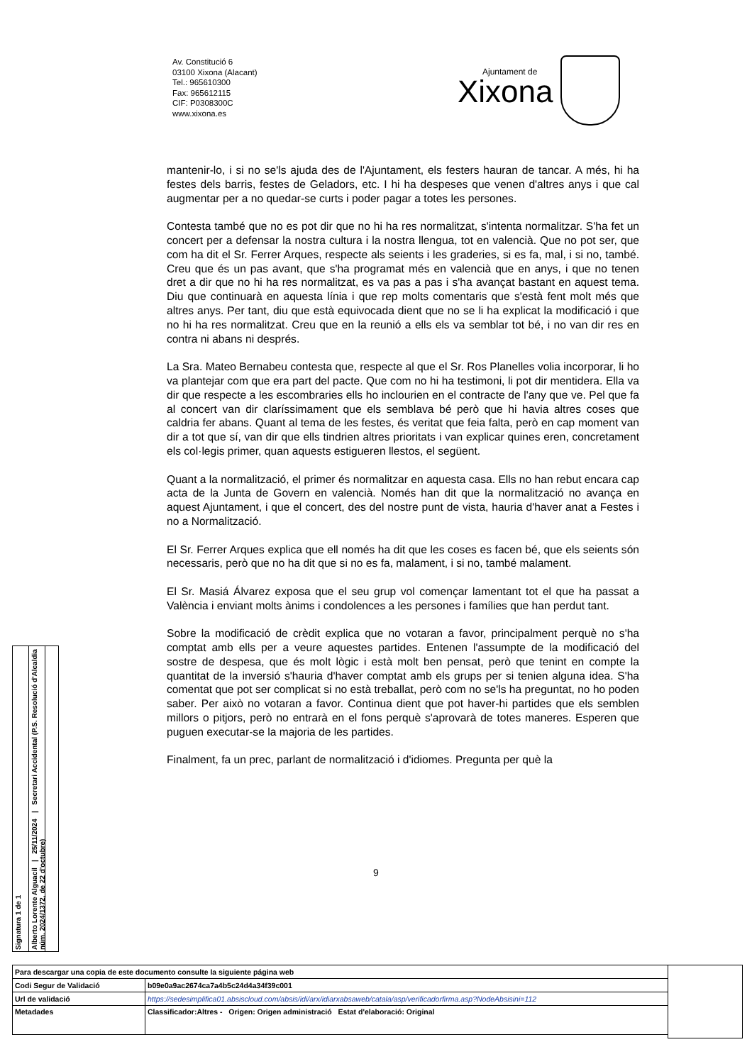Av. Constitució 6
03100 Xixona (Alacant)
Tel.: 965610300
Fax: 965612115
CIF: P0308300C
www.xixona.es
Ajuntament de
Xixona
mantenir-lo, i si no se'ls ajuda des de l'Ajuntament, els festers hauran de tancar. A més, hi ha festes dels barris, festes de Geladors, etc. I hi ha despeses que venen d'altres anys i que cal augmentar per a no quedar-se curts i poder pagar a totes les persones.
Contesta també que no es pot dir que no hi ha res normalitzat, s'intenta normalitzar. S'ha fet un concert per a defensar la nostra cultura i la nostra llengua, tot en valencià. Que no pot ser, que com ha dit el Sr. Ferrer Arques, respecte als seients i les graderies, si es fa, mal, i si no, també. Creu que és un pas avant, que s'ha programat més en valencià que en anys, i que no tenen dret a dir que no hi ha res normalitzat, es va pas a pas i s'ha avançat bastant en aquest tema. Diu que continuarà en aquesta línia i que rep molts comentaris que s'està fent molt més que altres anys. Per tant, diu que està equivocada dient que no se li ha explicat la modificació i que no hi ha res normalitzat. Creu que en la reunió a ells els va semblar tot bé, i no van dir res en contra ni abans ni després.
La Sra. Mateo Bernabeu contesta que, respecte al que el Sr. Ros Planelles volia incorporar, li ho va plantejar com que era part del pacte. Que com no hi ha testimoni, li pot dir mentidera. Ella va dir que respecte a les escombraries ells ho inclourien en el contracte de l'any que ve. Pel que fa al concert van dir claríssimament que els semblava bé però que hi havia altres coses que caldria fer abans. Quant al tema de les festes, és veritat que feia falta, però en cap moment van dir a tot que sí, van dir que ells tindrien altres prioritats i van explicar quines eren, concretament els col·legis primer, quan aquests estigueren llestos, el següent.
Quant a la normalització, el primer és normalitzar en aquesta casa. Ells no han rebut encara cap acta de la Junta de Govern en valencià. Només han dit que la normalització no avança en aquest Ajuntament, i que el concert, des del nostre punt de vista, hauria d'haver anat a Festes i no a Normalització.
El Sr. Ferrer Arques explica que ell només ha dit que les coses es facen bé, que els seients són necessaris, però que no ha dit que si no es fa, malament, i si no, també malament.
El Sr. Masiá Álvarez exposa que el seu grup vol començar lamentant tot el que ha passat a València i enviant molts ànims i condolences a les persones i famílies que han perdut tant.
Sobre la modificació de crèdit explica que no votaran a favor, principalment perquè no s'ha comptat amb ells per a veure aquestes partides. Entenen l'assumpte de la modificació del sostre de despesa, que és molt lògic i està molt ben pensat, però que tenint en compte la quantitat de la inversió s'hauria d'haver comptat amb els grups per si tenien alguna idea. S'ha comentat que pot ser complicat si no està treballat, però com no se'ls ha preguntat, no ho poden saber. Per això no votaran a favor. Continua dient que pot haver-hi partides que els semblen millors o pitjors, però no entrarà en el fons perquè s'aprovarà de totes maneres. Esperen que puguen executar-se la majoria de les partides.
Finalment, fa un prec, parlant de normalització i d'idiomes. Pregunta per què la
9
Signatura 1 de 1
Alberto Lorente Alguacil | 25/11/2024 | Secretari Accidental (P.S. Resolució d'Alcaldia núm. 2024/1372, de 22 d'octubre)
| Para descargar una copia de este documento consulte la siguiente página web | |
| Codi Segur de Validació | b09e0a9ac2674ca7a4b5c24d4a34f39c001 |
| Url de validació | https://sedesimplifica01.absiscloud.com/absis/idi/arx/idiarxabsaweb/catala/asp/verificadorfirma.asp?NodeAbsisini=112 |
| Metadades | Classificador:Altres - Origen: Origen administració Estat d'elaboració: Original |